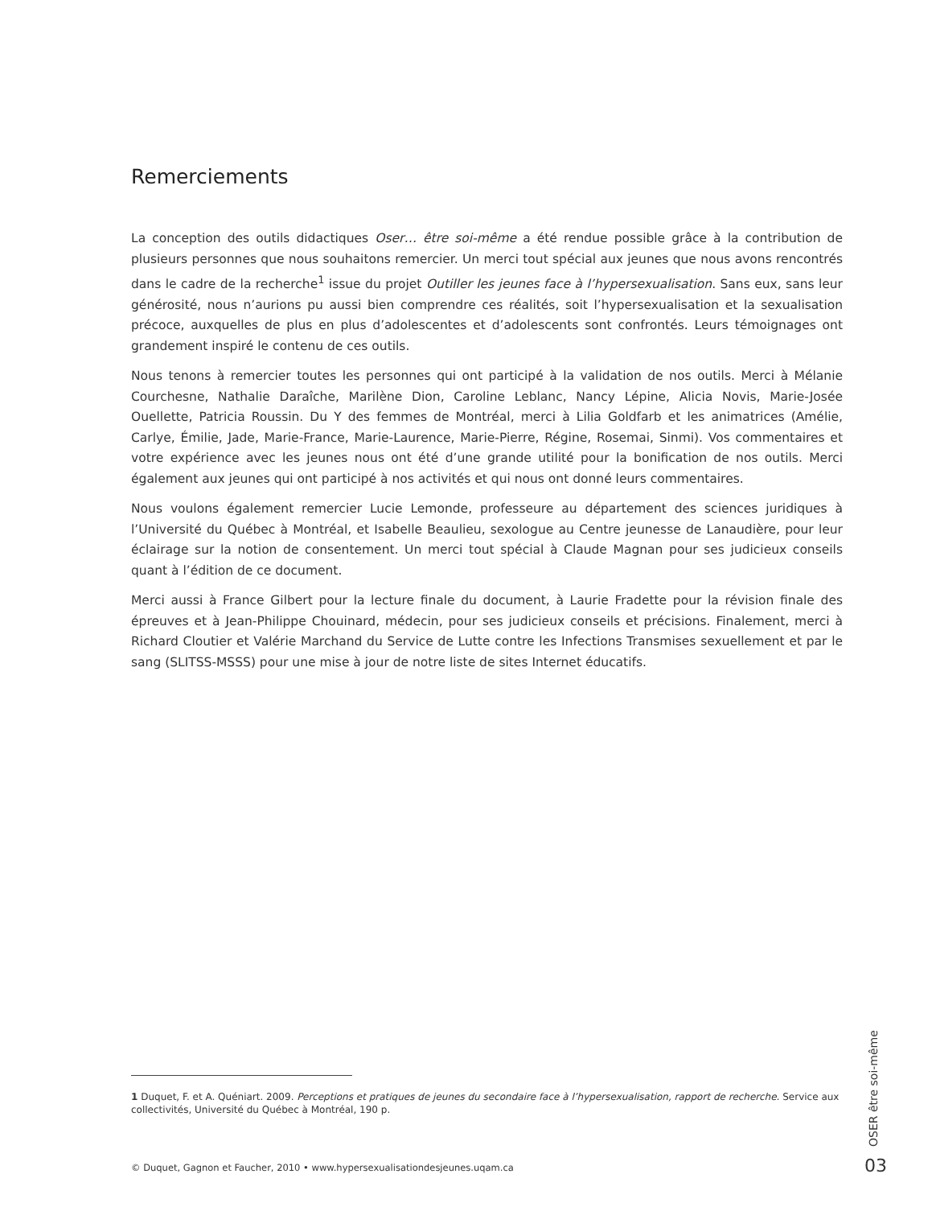Remerciements
La conception des outils didactiques Oser… être soi-même a été rendue possible grâce à la contribution de plusieurs personnes que nous souhaitons remercier. Un merci tout spécial aux jeunes que nous avons rencontrés dans le cadre de la recherche<sup>1</sup> issue du projet Outiller les jeunes face à l’hypersexualisation. Sans eux, sans leur générosité, nous n’aurions pu aussi bien comprendre ces réalités, soit l’hypersexualisation et la sexualisation précoce, auxquelles de plus en plus d’adolescentes et d’adolescents sont confrontés. Leurs témoignages ont grandement inspiré le contenu de ces outils.
Nous tenons à remercier toutes les personnes qui ont participé à la validation de nos outils. Merci à Mélanie Courchesne, Nathalie Daraîche, Marilène Dion, Caroline Leblanc, Nancy Lépine, Alicia Novis, Marie-Josée Ouellette, Patricia Roussin. Du Y des femmes de Montréal, merci à Lilia Goldfarb et les animatrices (Amélie, Carlye, Émilie, Jade, Marie-France, Marie-Laurence, Marie-Pierre, Régine, Rosemai, Sinmi). Vos commentaires et votre expérience avec les jeunes nous ont été d’une grande utilité pour la bonification de nos outils. Merci également aux jeunes qui ont participé à nos activités et qui nous ont donné leurs commentaires.
Nous voulons également remercier Lucie Lemonde, professeure au département des sciences juridiques à l’Université du Québec à Montréal, et Isabelle Beaulieu, sexologue au Centre jeunesse de Lanaudière, pour leur éclairage sur la notion de consentement. Un merci tout spécial à Claude Magnan pour ses judicieux conseils quant à l’édition de ce document.
Merci aussi à France Gilbert pour la lecture finale du document, à Laurie Fradette pour la révision finale des épreuves et à Jean-Philippe Chouinard, médecin, pour ses judicieux conseils et précisions. Finalement, merci à Richard Cloutier et Valérie Marchand du Service de Lutte contre les Infections Transmises sexuellement et par le sang (SLITSS-MSSS) pour une mise à jour de notre liste de sites Internet éducatifs.
1 Duquet, F. et A. Quéniart. 2009. Perceptions et pratiques de jeunes du secondaire face à l’hypersexualisation, rapport de recherche. Service aux collectivités, Université du Québec à Montréal, 190 p.
© Duquet, Gagnon et Faucher, 2010 • www.hypersexualisationdesjeunes.uqam.ca
OSER être soi-même
03